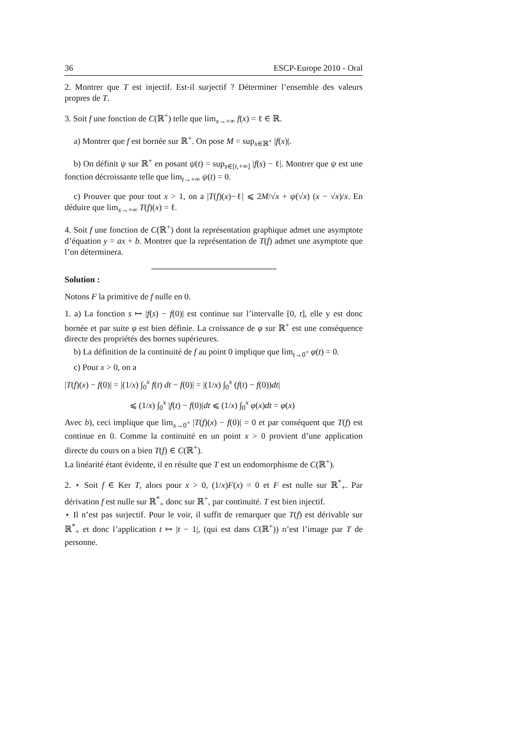36 ESCP-Europe 2010 - Oral
2. Montrer que T est injectif. Est-il surjectif ? Déterminer l’ensemble des valeurs propres de T.
3. Soit f une fonction de C(ℝ<sup>+</sup>) telle que lim<sub>x→+∞</sub> f(x) = ℓ ∈ ℝ.
a) Montrer que f est bornée sur ℝ<sup>+</sup>. On pose M = sup<sub>x∈ℝ<sup>+</sup></sub> |f(x)|.
b) On définit ψ sur ℝ<sup>+</sup> en posant ψ(t) = sup<sub>s∈[t,+∞]</sub> |f(s) − ℓ|. Montrer que ψ est une fonction décroissante telle que lim<sub>t→+∞</sub> ψ(t) = 0.
c) Prouver que pour tout x > 1, on a |T(f)(x)−ℓ| ⩽ 2M/√x + ψ(√x) (x − √x)/x. En déduire que lim<sub>x→+∞</sub> T(f)(x) = ℓ.
4. Soit f une fonction de C(ℝ<sup>+</sup>) dont la représentation graphique admet une asymptote d’équation y = ax + b. Montrer que la représentation de T(f) admet une asymptote que l’on déterminera.
Solution :
Notons F la primitive de f nulle en 0.
1. a) La fonction s ↦ |f(s) − f(0)| est continue sur l’intervalle [0, t], elle y est donc bornée et par suite φ est bien définie. La croissance de φ sur ℝ<sup>+</sup> est une conséquence directe des propriétés des bornes supérieures.
b) La définition de la continuité de f au point 0 implique que lim<sub>t→0<sup>+</sup></sub> φ(t) = 0.
c) Pour x > 0, on a
|T(f)(x) − f(0)| = |(1/x) ∫<sub>0</sub><sup>x</sup> f(t) dt − f(0)| = |(1/x) ∫<sub>0</sub><sup>x</sup> (f(t) − f(0))dt|
⩽ (1/x) ∫<sub>0</sub><sup>x</sup> |f(t) − f(0)|dt ⩽ (1/x) ∫<sub>0</sub><sup>x</sup> φ(x)dt = φ(x)
Avec b), ceci implique que lim<sub>x→0<sup>+</sup></sub> |T(f)(x) − f(0)| = 0 et par conséquent que T(f) est continue en 0. Comme la continuité en un point x > 0 provient d’une application directe du cours on a bien T(f) ∈ C(ℝ<sup>+</sup>).
La linéarité étant évidente, il en résulte que T est un endomorphisme de C(ℝ<sup>+</sup>).
2. ⋆ Soit f ∈ Ker T, alors pour x > 0, (1/x)F(x) = 0 et F est nulle sur ℝ<sup>*</sup><sub>+</sub>. Par dérivation f est nulle sur ℝ<sup>*</sup><sub>+</sub> donc sur ℝ<sup>+</sup>, par continuité. T est bien injectif.
⋆ Il n’est pas surjectif. Pour le voir, il suffit de remarquer que T(f) est dérivable sur ℝ<sup>*</sup><sub>+</sub> et donc l’application t ↦ |t − 1|, (qui est dans C(ℝ<sup>+</sup>)) n’est l’image par T de personne.